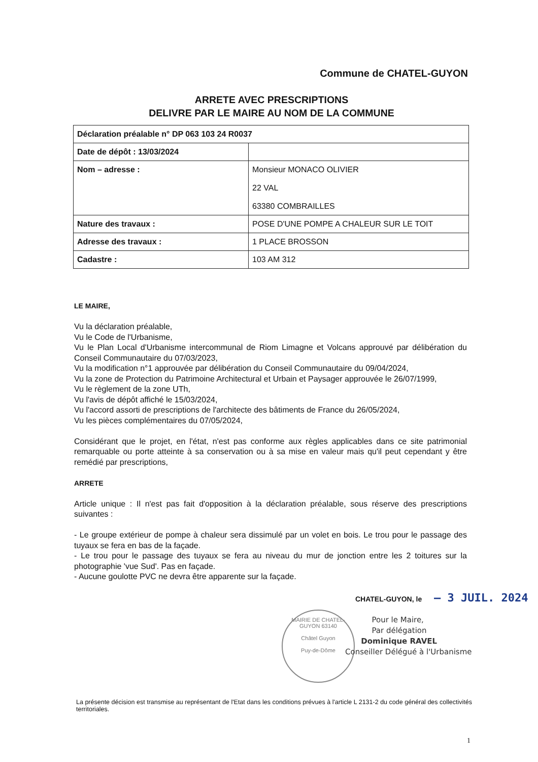Commune de CHATEL-GUYON
ARRETE AVEC PRESCRIPTIONS
DELIVRE PAR LE MAIRE AU NOM DE LA COMMUNE
| Déclaration préalable n° DP 063 103 24 R0037 | |
| Date de dépôt : 13/03/2024 | |
| Nom – adresse : | Monsieur MONACO OLIVIER 22 VAL 63380 COMBRAILLES |
| Nature des travaux : | POSE D'UNE POMPE A CHALEUR SUR LE TOIT |
| Adresse des travaux : | 1 PLACE BROSSON |
| Cadastre : | 103 AM 312 |
LE MAIRE,
Vu la déclaration préalable,
Vu le Code de l'Urbanisme,
Vu le Plan Local d'Urbanisme intercommunal de Riom Limagne et Volcans approuvé par délibération du Conseil Communautaire du 07/03/2023,
Vu la modification n°1 approuvée par délibération du Conseil Communautaire du 09/04/2024,
Vu la zone de Protection du Patrimoine Architectural et Urbain et Paysager approuvée le 26/07/1999,
Vu le règlement de la zone UTh,
Vu l'avis de dépôt affiché le 15/03/2024,
Vu l'accord assorti de prescriptions de l'architecte des bâtiments de France du 26/05/2024,
Vu les pièces complémentaires du 07/05/2024,
Considérant que le projet, en l'état, n'est pas conforme aux règles applicables dans ce site patrimonial remarquable ou porte atteinte à sa conservation ou à sa mise en valeur mais qu'il peut cependant y être remédié par prescriptions,
ARRETE
Article unique : Il n'est pas fait d'opposition à la déclaration préalable, sous réserve des prescriptions suivantes :
- Le groupe extérieur de pompe à chaleur sera dissimulé par un volet en bois. Le trou pour le passage des tuyaux se fera en bas de la façade.
- Le trou pour le passage des tuyaux se fera au niveau du mur de jonction entre les 2 toitures sur la photographie 'vue Sud'. Pas en façade.
- Aucune goulotte PVC ne devra être apparente sur la façade.
CHATEL-GUYON, le – 3 JUIL. 2024
MAIRIE DE CHATEL-GUYON 63140
Châtel Guyon
Puy-de-Dôme
Pour le Maire,
Par délégation
Dominique RAVEL
Conseiller Délégué à l'Urbanisme
La présente décision est transmise au représentant de l'Etat dans les conditions prévues à l'article L 2131-2 du code général des collectivités territoriales.
1